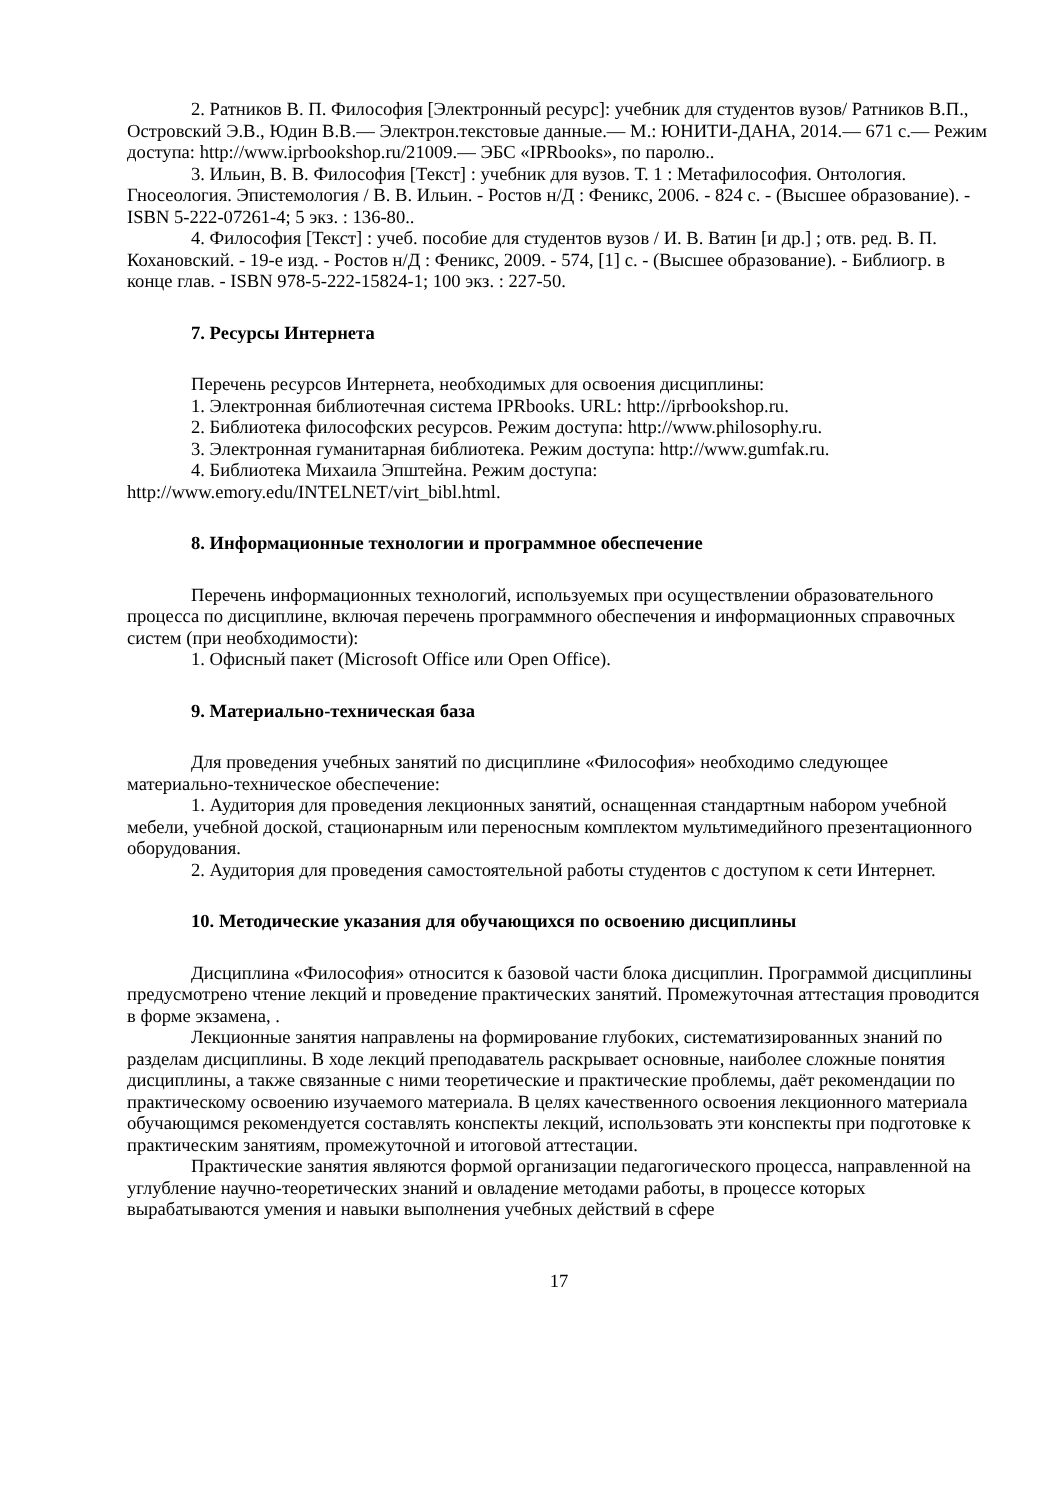2. Ратников В. П. Философия [Электронный ресурс]: учебник для студентов вузов/ Ратников В.П., Островский Э.В., Юдин В.В.— Электрон.текстовые данные.— М.: ЮНИТИ-ДАНА, 2014.— 671 c.— Режим доступа: http://www.iprbookshop.ru/21009.— ЭБС «IPRbooks», по паролю..
3. Ильин, В. В. Философия [Текст] : учебник для вузов. Т. 1 : Метафилософия. Онтология. Гносеология. Эпистемология / В. В. Ильин. - Ростов н/Д : Феникс, 2006. - 824 с. - (Высшее образование). - ISBN 5-222-07261-4; 5 экз. : 136-80..
4. Философия [Текст] : учеб. пособие для студентов вузов / И. В. Ватин [и др.] ; отв. ред. В. П. Кохановский. - 19-е изд. - Ростов н/Д : Феникс, 2009. - 574, [1] с. - (Высшее образование). - Библиогр. в конце глав. - ISBN 978-5-222-15824-1; 100 экз. : 227-50.
7. Ресурсы Интернета
Перечень ресурсов Интернета, необходимых для освоения дисциплины:
1. Электронная библиотечная система IPRbooks. URL: http://iprbookshop.ru.
2. Библиотека философских ресурсов. Режим доступа: http://www.philosophy.ru.
3. Электронная гуманитарная библиотека. Режим доступа: http://www.gumfak.ru.
4. Библиотека Михаила Эпштейна. Режим доступа:
http://www.emory.edu/INTELNET/virt_bibl.html.
8. Информационные технологии и программное обеспечение
Перечень информационных технологий, используемых при осуществлении образовательного процесса по дисциплине, включая перечень программного обеспечения и информационных справочных систем (при необходимости):
1. Офисный пакет (Microsoft Office или Open Office).
9. Материально-техническая база
Для проведения учебных занятий по дисциплине «Философия» необходимо следующее материально-техническое обеспечение:
1. Аудитория для проведения лекционных занятий, оснащенная стандартным набором учебной мебели, учебной доской, стационарным или переносным комплектом мультимедийного презентационного оборудования.
2. Аудитория для проведения самостоятельной работы студентов с доступом к сети Интернет.
10. Методические указания для обучающихся по освоению дисциплины
Дисциплина «Философия» относится к базовой части блока дисциплин. Программой дисциплины предусмотрено чтение лекций и проведение практических занятий. Промежуточная аттестация проводится в форме экзамена, .
Лекционные занятия направлены на формирование глубоких, систематизированных знаний по разделам дисциплины. В ходе лекций преподаватель раскрывает основные, наиболее сложные понятия дисциплины, а также связанные с ними теоретические и практические проблемы, даёт рекомендации по практическому освоению изучаемого материала. В целях качественного освоения лекционного материала обучающимся рекомендуется составлять конспекты лекций, использовать эти конспекты при подготовке к практическим занятиям, промежуточной и итоговой аттестации.
Практические занятия являются формой организации педагогического процесса, направленной на углубление научно-теоретических знаний и овладение методами работы, в процессе которых вырабатываются умения и навыки выполнения учебных действий в сфере
17